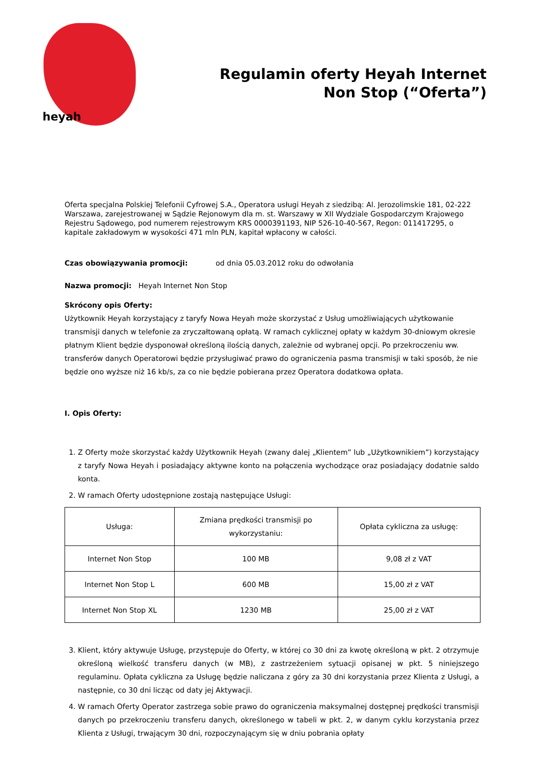heyah
Regulamin oferty Heyah Internet
Non Stop (“Oferta”)
Oferta specjalna Polskiej Telefonii Cyfrowej S.A., Operatora usługi Heyah z siedzibą: Al. Jerozolimskie 181, 02-222 Warszawa, zarejestrowanej w Sądzie Rejonowym dla m. st. Warszawy w XII Wydziale Gospodarczym Krajowego Rejestru Sądowego, pod numerem rejestrowym KRS 0000391193, NIP 526-10-40-567, Regon: 011417295, o kapitale zakładowym w wysokości 471 mln PLN, kapitał wpłacony w całości.
Czas obowiązywania promocji: od dnia 05.03.2012 roku do odwołania
Nazwa promocji: Heyah Internet Non Stop
Skrócony opis Oferty:
Użytkownik Heyah korzystający z taryfy Nowa Heyah może skorzystać z Usług umożliwiających użytkowanie transmisji danych w telefonie za zryczałtowaną opłatą. W ramach cyklicznej opłaty w każdym 30-dniowym okresie płatnym Klient będzie dysponował określoną ilością danych, zależnie od wybranej opcji. Po przekroczeniu ww. transferów danych Operatorowi będzie przysługiwać prawo do ograniczenia pasma transmisji w taki sposób, że nie będzie ono wyższe niż 16 kb/s, za co nie będzie pobierana przez Operatora dodatkowa opłata.
I. Opis Oferty:
1. Z Oferty może skorzystać każdy Użytkownik Heyah (zwany dalej „Klientem” lub „Użytkownikiem”) korzystający z taryfy Nowa Heyah i posiadający aktywne konto na połączenia wychodzące oraz posiadający dodatnie saldo konta.
2. W ramach Oferty udostępnione zostają następujące Usługi:
| Usługa: | Zmiana prędkości transmisji po wykorzystaniu: | Opłata cykliczna za usługę: |
| Internet Non Stop | 100 MB | 9,08 zł z VAT |
| Internet Non Stop L | 600 MB | 15,00 zł z VAT |
| Internet Non Stop XL | 1230 MB | 25,00 zł z VAT |
3. Klient, który aktywuje Usługę, przystępuje do Oferty, w której co 30 dni za kwotę określoną w pkt. 2 otrzymuje określoną wielkość transferu danych (w MB), z zastrzeżeniem sytuacji opisanej w pkt. 5 niniejszego regulaminu. Opłata cykliczna za Usługę będzie naliczana z góry za 30 dni korzystania przez Klienta z Usługi, a następnie, co 30 dni licząc od daty jej Aktywacji.
4. W ramach Oferty Operator zastrzega sobie prawo do ograniczenia maksymalnej dostępnej prędkości transmisji danych po przekroczeniu transferu danych, określonego w tabeli w pkt. 2, w danym cyklu korzystania przez Klienta z Usługi, trwającym 30 dni, rozpoczynającym się w dniu pobrania opłaty